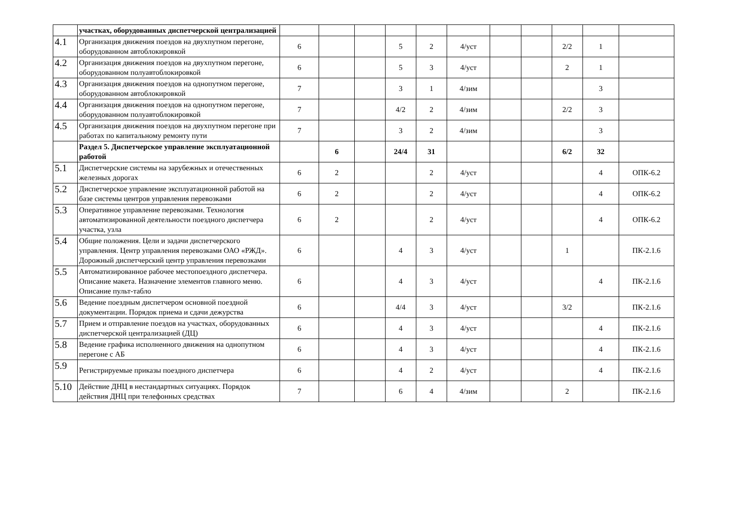| | участках, оборудованных диспетчерской централизацией | | | | | | | | | | | |
| 4.1 | Организация движения поездов на двухпутном перегоне, оборудованном автоблокировкой | 6 | | | 5 | 2 | 4/уст | | | 2/2 | 1 | |
| 4.2 | Организация движения поездов на двухпутном перегоне, оборудованном полуавтоблокировкой | 6 | | | 5 | 3 | 4/уст | | | 2 | 1 | |
| 4.3 | Организация движения поездов на однопутном перегоне, оборудованном автоблокировкой | 7 | | | 3 | 1 | 4/зим | | | | 3 | |
| 4.4 | Организация движения поездов на однопутном перегоне, оборудованном полуавтоблокировкой | 7 | | | 4/2 | 2 | 4/зим | | | 2/2 | 3 | |
| 4.5 | Организация движения поездов на двухпутном перегоне при работах по капитальному ремонту пути | 7 | | | 3 | 2 | 4/зим | | | | 3 | |
| | Раздел 5. Диспетчерское управление эксплуатационной работой | | 6 | | 24/4 | 31 | | | | 6/2 | 32 | |
| 5.1 | Диспетчерские системы на зарубежных и отечественных железных дорогах | 6 | 2 | | | 2 | 4/уст | | | | 4 | ОПК-6.2 |
| 5.2 | Диспетчерское управление эксплуатационной работой на базе системы центров управления перевозками | 6 | 2 | | | 2 | 4/уст | | | | 4 | ОПК-6.2 |
| 5.3 | Оперативное управление перевозками. Технология автоматизированной деятельности поездного диспетчера участка, узла | 6 | 2 | | | 2 | 4/уст | | | | 4 | ОПК-6.2 |
| 5.4 | Общие положения. Цели и задачи диспетчерского управления. Центр управления перевозками ОАО «РЖД». Дорожный диспетчерский центр управления перевозками | 6 | | | 4 | 3 | 4/уст | | | 1 | | ПК-2.1.6 |
| 5.5 | Автоматизированное рабочее местопоездного диспетчера. Описание макета. Назначение элементов главного меню. Описание пульт-табло | 6 | | | 4 | 3 | 4/уст | | | | 4 | ПК-2.1.6 |
| 5.6 | Ведение поездным диспетчером основной поездной документации. Порядок приема и сдачи дежурства | 6 | | | 4/4 | 3 | 4/уст | | | 3/2 | | ПК-2.1.6 |
| 5.7 | Прием и отправление поездов на участках, оборудованных диспетчерской централизацией (ДЦ) | 6 | | | 4 | 3 | 4/уст | | | | 4 | ПК-2.1.6 |
| 5.8 | Ведение графика исполненного движения на однопутном перегоне с АБ | 6 | | | 4 | 3 | 4/уст | | | | 4 | ПК-2.1.6 |
| 5.9 | Регистрируемые приказы поездного диспетчера | 6 | | | 4 | 2 | 4/уст | | | | 4 | ПК-2.1.6 |
| 5.10 | Действие ДНЦ в нестандартных ситуациях. Порядок действия ДНЦ при телефонных средствах | 7 | | | 6 | 4 | 4/зим | | | 2 | | ПК-2.1.6 |